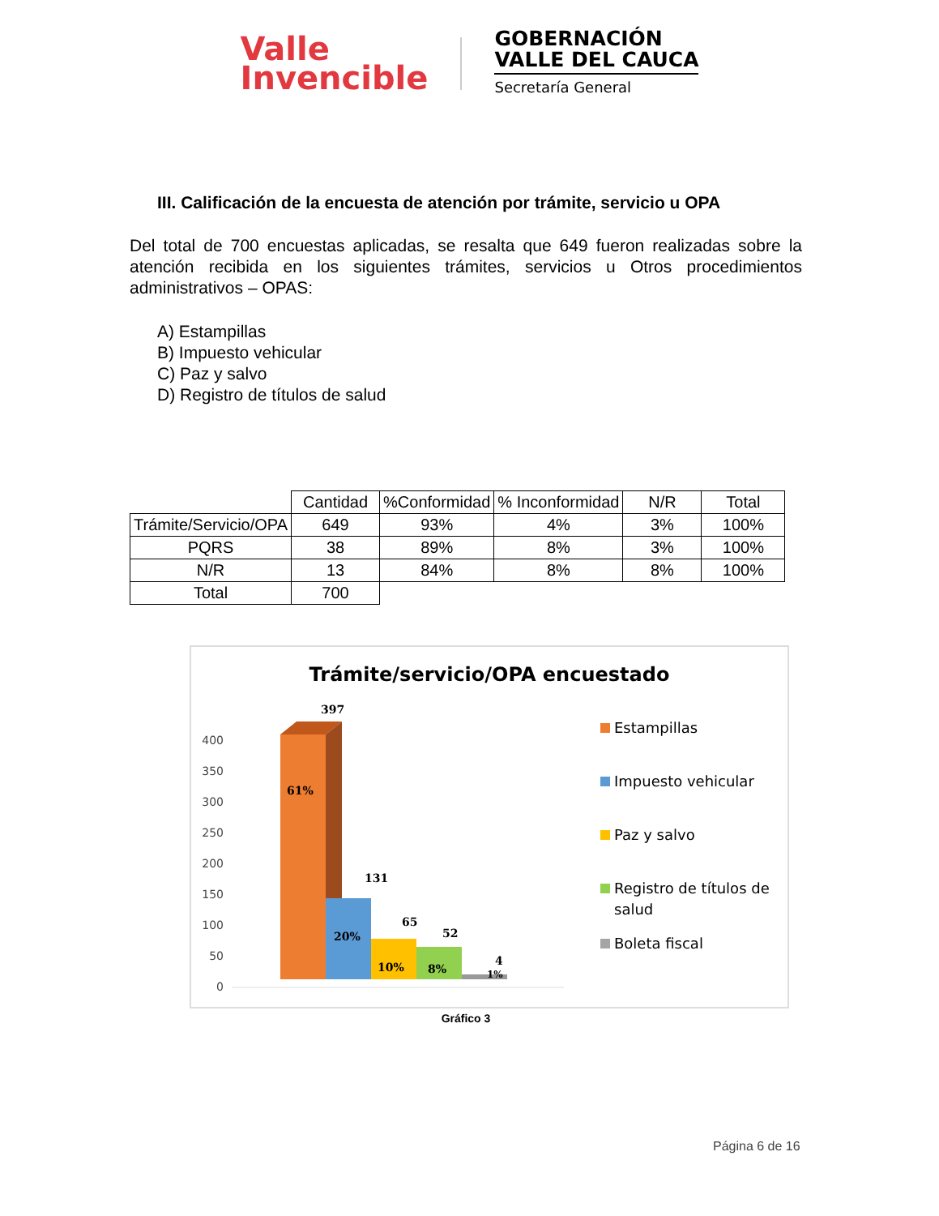Valle
Invencible
GOBERNACIÓN
VALLE DEL CAUCA
Secretaría General
III. Calificación de la encuesta de atención por trámite, servicio u OPA
Del total de 700 encuestas aplicadas, se resalta que 649 fueron realizadas sobre la atención recibida en los siguientes trámites, servicios u Otros procedimientos administrativos – OPAS:
A) Estampillas
B) Impuesto vehicular
C) Paz y salvo
D) Registro de títulos de salud
| | Cantidad | %Conformidad | % Inconformidad | N/R | Total |
| --- | --- | --- | --- | --- | --- |
| Trámite/Servicio/OPA | 649 | 93% | 4% | 3% | 100% |
| PQRS | 38 | 89% | 8% | 3% | 100% |
| N/R | 13 | 84% | 8% | 8% | 100% |
| Total | 700 | | | | |
Trámite/servicio/OPA encuestado
400
350
300
250
200
150
100
50
0
397
61%
131
20%
65
10%
52
8%
4
1%
Estampillas
Impuesto vehicular
Paz y salvo
Registro de títulos de
salud
Boleta fiscal
Gráfico 3
Página 6 de 16